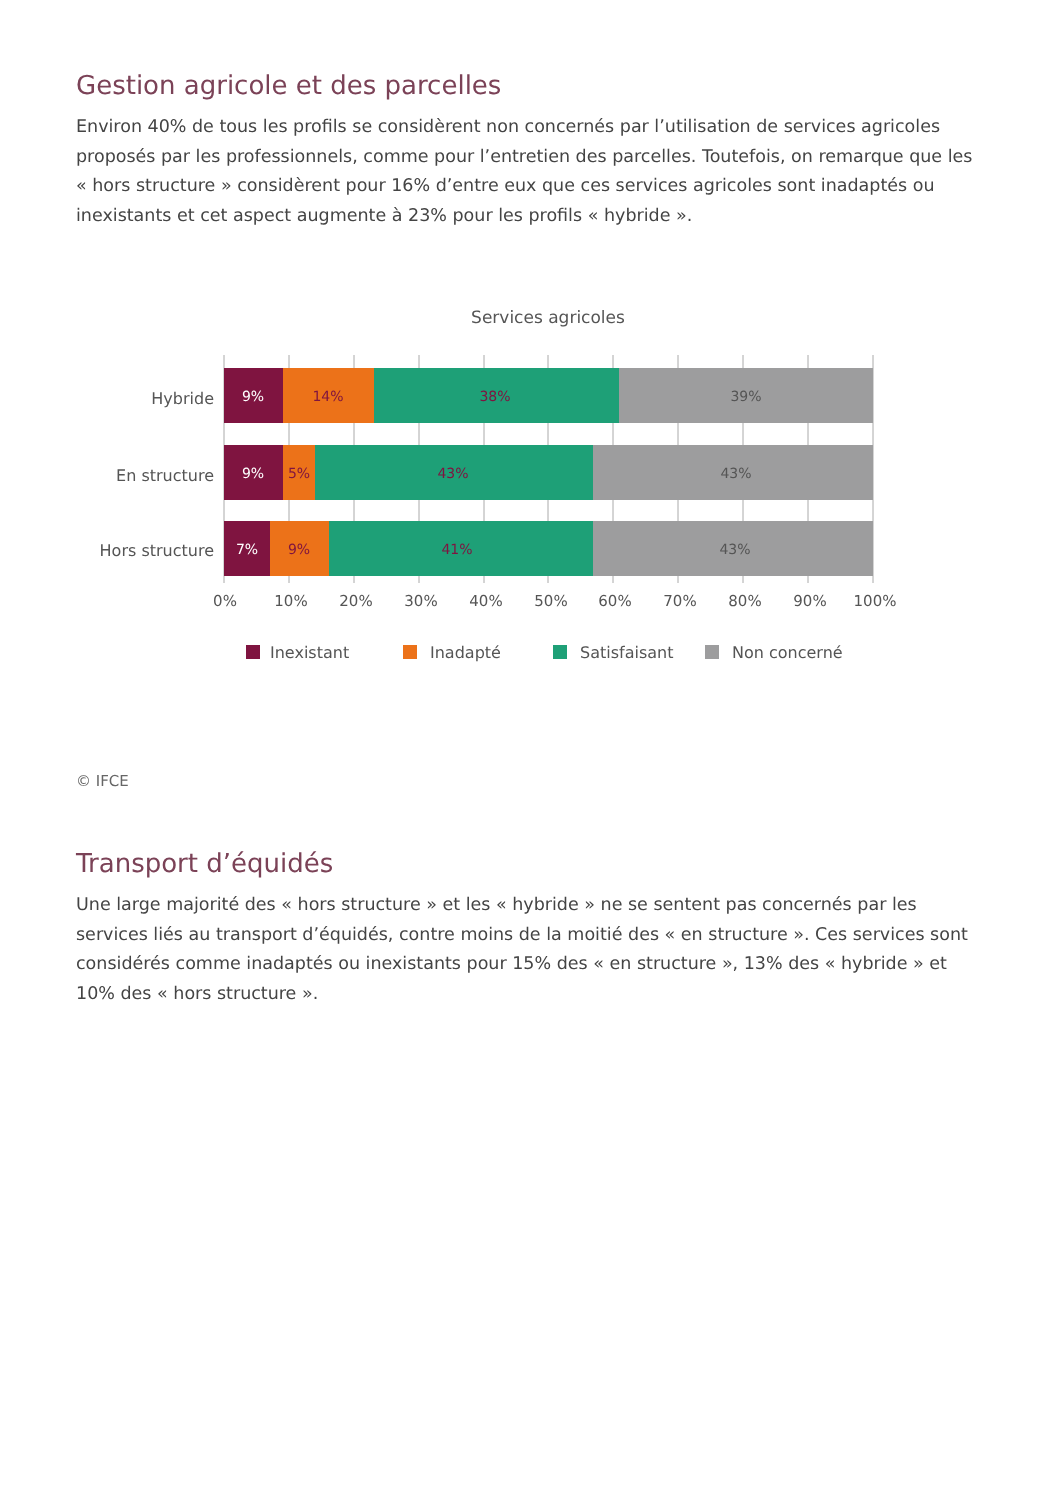Gestion agricole et des parcelles
Environ 40% de tous les profils se considèrent non concernés par l’utilisation de services agricoles proposés par les professionnels, comme pour l’entretien des parcelles. Toutefois, on remarque que les « hors structure » considèrent pour 16% d’entre eux que ces services agricoles sont inadaptés ou inexistants et cet aspect augmente à 23% pour les profils « hybride ».
Services agricoles
Hybride
9%
14%
38%
39%
En structure
9%
5%
43%
43%
Hors structure
7%
9%
41%
43%
0%
10%
20%
30%
40%
50%
60%
70%
80%
90%
100%
Inexistant
Inadapté
Satisfaisant
Non concerné
© IFCE
Transport d’équidés
Une large majorité des « hors structure » et les « hybride » ne se sentent pas concernés par les services liés au transport d’équidés, contre moins de la moitié des « en structure ». Ces services sont considérés comme inadaptés ou inexistants pour 15% des « en structure », 13% des « hybride » et 10% des « hors structure ».